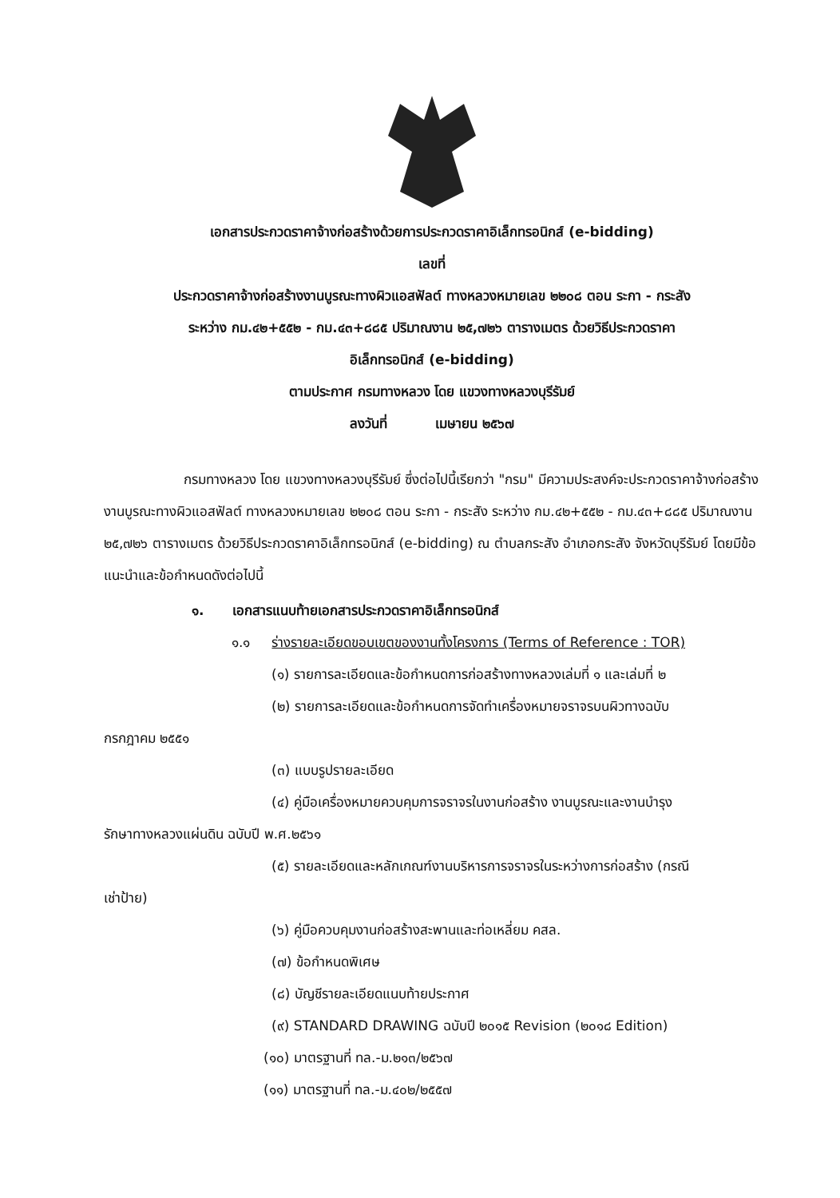เอกสารประกวดราคาจ้างก่อสร้างด้วยการประกวดราคาอิเล็กทรอนิกส์ (e-bidding)
เลขที่
ประกวดราคาจ้างก่อสร้างงานบูรณะทางผิวแอสฟัลต์ ทางหลวงหมายเลข ๒๒๐๘ ตอน ระกา - กระสัง
ระหว่าง กม.๔๒+๕๕๒ - กม.๔๓+๘๘๕ ปริมาณงาน ๒๕,๗๒๖ ตารางเมตร ด้วยวิธีประกวดราคา
อิเล็กทรอนิกส์ (e-bidding)
ตามประกาศ กรมทางหลวง โดย แขวงทางหลวงบุรีรัมย์
ลงวันที่ เมษายน ๒๕๖๗
กรมทางหลวง โดย แขวงทางหลวงบุรีรัมย์ ซึ่งต่อไปนี้เรียกว่า "กรม" มีความประสงค์จะประกวดราคาจ้างก่อสร้างงานบูรณะทางผิวแอสฟัลต์ ทางหลวงหมายเลข ๒๒๐๘ ตอน ระกา - กระสัง ระหว่าง กม.๔๒+๕๕๒ - กม.๔๓+๘๘๕ ปริมาณงาน ๒๕,๗๒๖ ตารางเมตร ด้วยวิธีประกวดราคาอิเล็กทรอนิกส์ (e-bidding) ณ ตำบลกระสัง อำเภอกระสัง จังหวัดบุรีรัมย์ โดยมีข้อแนะนำและข้อกำหนดดังต่อไปนี้
๑. เอกสารแนบท้ายเอกสารประกวดราคาอิเล็กทรอนิกส์
๑.๑ ร่างรายละเอียดขอบเขตของงานทั้งโครงการ (Terms of Reference : TOR)
(๑) รายการละเอียดและข้อกำหนดการก่อสร้างทางหลวงเล่มที่ ๑ และเล่มที่ ๒
(๒) รายการละเอียดและข้อกำหนดการจัดทำเครื่องหมายจราจรบนผิวทางฉบับ
กรกฎาคม ๒๕๕๑
(๓) แบบรูปรายละเอียด
(๔) คู่มือเครื่องหมายควบคุมการจราจรในงานก่อสร้าง งานบูรณะและงานบำรุง
รักษาทางหลวงแผ่นดิน ฉบับปี พ.ศ.๒๕๖๑
(๕) รายละเอียดและหลักเกณฑ์งานบริหารการจราจรในระหว่างการก่อสร้าง (กรณี
เช่าป้าย)
(๖) คู่มือควบคุมงานก่อสร้างสะพานและท่อเหลี่ยม คสล.
(๗) ข้อกำหนดพิเศษ
(๘) บัญชีรายละเอียดแนบท้ายประกาศ
(๙) STANDARD DRAWING ฉบับปี ๒๐๑๕ Revision (๒๐๑๘ Edition)
(๑๐) มาตรฐานที่ ทล.-ม.๒๑๓/๒๕๖๗
(๑๑) มาตรฐานที่ ทล.-ม.๔๐๒/๒๕๕๗